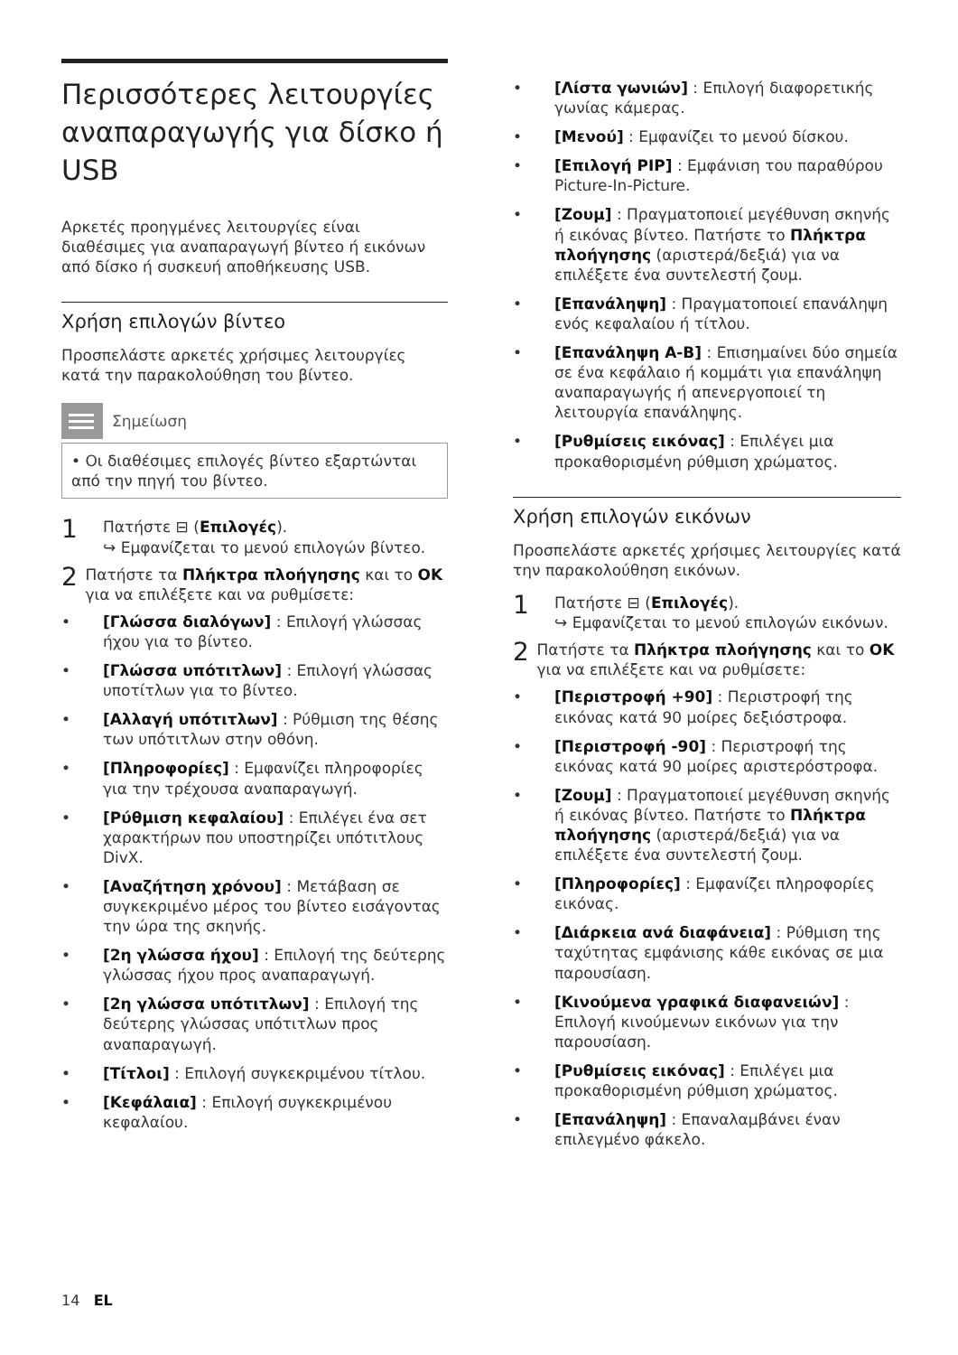Περισσότερες λειτουργίες αναπαραγωγής για δίσκο ή USB
Αρκετές προηγμένες λειτουργίες είναι διαθέσιμες για αναπαραγωγή βίντεο ή εικόνων από δίσκο ή συσκευή αποθήκευσης USB.
Χρήση επιλογών βίντεο
Προσπελάστε αρκετές χρήσιμες λειτουργίες κατά την παρακολούθηση του βίντεο.
Σημείωση
• Οι διαθέσιμες επιλογές βίντεο εξαρτώνται από την πηγή του βίντεο.
1
Πατήστε ⊟ (Επιλογές).
↪ Εμφανίζεται το μενού επιλογών βίντεο.
2
Πατήστε τα Πλήκτρα πλοήγησης και το OK για να επιλέξετε και να ρυθμίσετε:
• [Γλώσσα διαλόγων] : Επιλογή γλώσσας ήχου για το βίντεο.
• [Γλώσσα υπότιτλων] : Επιλογή γλώσσας υποτίτλων για το βίντεο.
• [Αλλαγή υπότιτλων] : Ρύθμιση της θέσης των υπότιτλων στην οθόνη.
• [Πληροφορίες] : Εμφανίζει πληροφορίες για την τρέχουσα αναπαραγωγή.
• [Ρύθμιση κεφαλαίου] : Επιλέγει ένα σετ χαρακτήρων που υποστηρίζει υπότιτλους DivX.
• [Αναζήτηση χρόνου] : Μετάβαση σε συγκεκριμένο μέρος του βίντεο εισάγοντας την ώρα της σκηνής.
• [2η γλώσσα ήχου] : Επιλογή της δεύτερης γλώσσας ήχου προς αναπαραγωγή.
• [2η γλώσσα υπότιτλων] : Επιλογή της δεύτερης γλώσσας υπότιτλων προς αναπαραγωγή.
• [Τίτλοι] : Επιλογή συγκεκριμένου τίτλου.
• [Κεφάλαια] : Επιλογή συγκεκριμένου κεφαλαίου.
• [Λίστα γωνιών] : Επιλογή διαφορετικής γωνίας κάμερας.
• [Μενού] : Εμφανίζει το μενού δίσκου.
• [Επιλογή PIP] : Εμφάνιση του παραθύρου Picture-In-Picture.
• [Ζουμ] : Πραγματοποιεί μεγέθυνση σκηνής ή εικόνας βίντεο. Πατήστε το Πλήκτρα πλοήγησης (αριστερά/δεξιά) για να επιλέξετε ένα συντελεστή ζουμ.
• [Επανάληψη] : Πραγματοποιεί επανάληψη ενός κεφαλαίου ή τίτλου.
• [Επανάληψη A-B] : Επισημαίνει δύο σημεία σε ένα κεφάλαιο ή κομμάτι για επανάληψη αναπαραγωγής ή απενεργοποιεί τη λειτουργία επανάληψης.
• [Ρυθμίσεις εικόνας] : Επιλέγει μια προκαθορισμένη ρύθμιση χρώματος.
Χρήση επιλογών εικόνων
Προσπελάστε αρκετές χρήσιμες λειτουργίες κατά την παρακολούθηση εικόνων.
1
Πατήστε ⊟ (Επιλογές).
↪ Εμφανίζεται το μενού επιλογών εικόνων.
2
Πατήστε τα Πλήκτρα πλοήγησης και το OK για να επιλέξετε και να ρυθμίσετε:
• [Περιστροφή +90] : Περιστροφή της εικόνας κατά 90 μοίρες δεξιόστροφα.
• [Περιστροφή -90] : Περιστροφή της εικόνας κατά 90 μοίρες αριστερόστροφα.
• [Ζουμ] : Πραγματοποιεί μεγέθυνση σκηνής ή εικόνας βίντεο. Πατήστε το Πλήκτρα πλοήγησης (αριστερά/δεξιά) για να επιλέξετε ένα συντελεστή ζουμ.
• [Πληροφορίες] : Εμφανίζει πληροφορίες εικόνας.
• [Διάρκεια ανά διαφάνεια] : Ρύθμιση της ταχύτητας εμφάνισης κάθε εικόνας σε μια παρουσίαση.
• [Κινούμενα γραφικά διαφανειών] : Επιλογή κινούμενων εικόνων για την παρουσίαση.
• [Ρυθμίσεις εικόνας] : Επιλέγει μια προκαθορισμένη ρύθμιση χρώματος.
• [Επανάληψη] : Επαναλαμβάνει έναν επιλεγμένο φάκελο.
14 EL